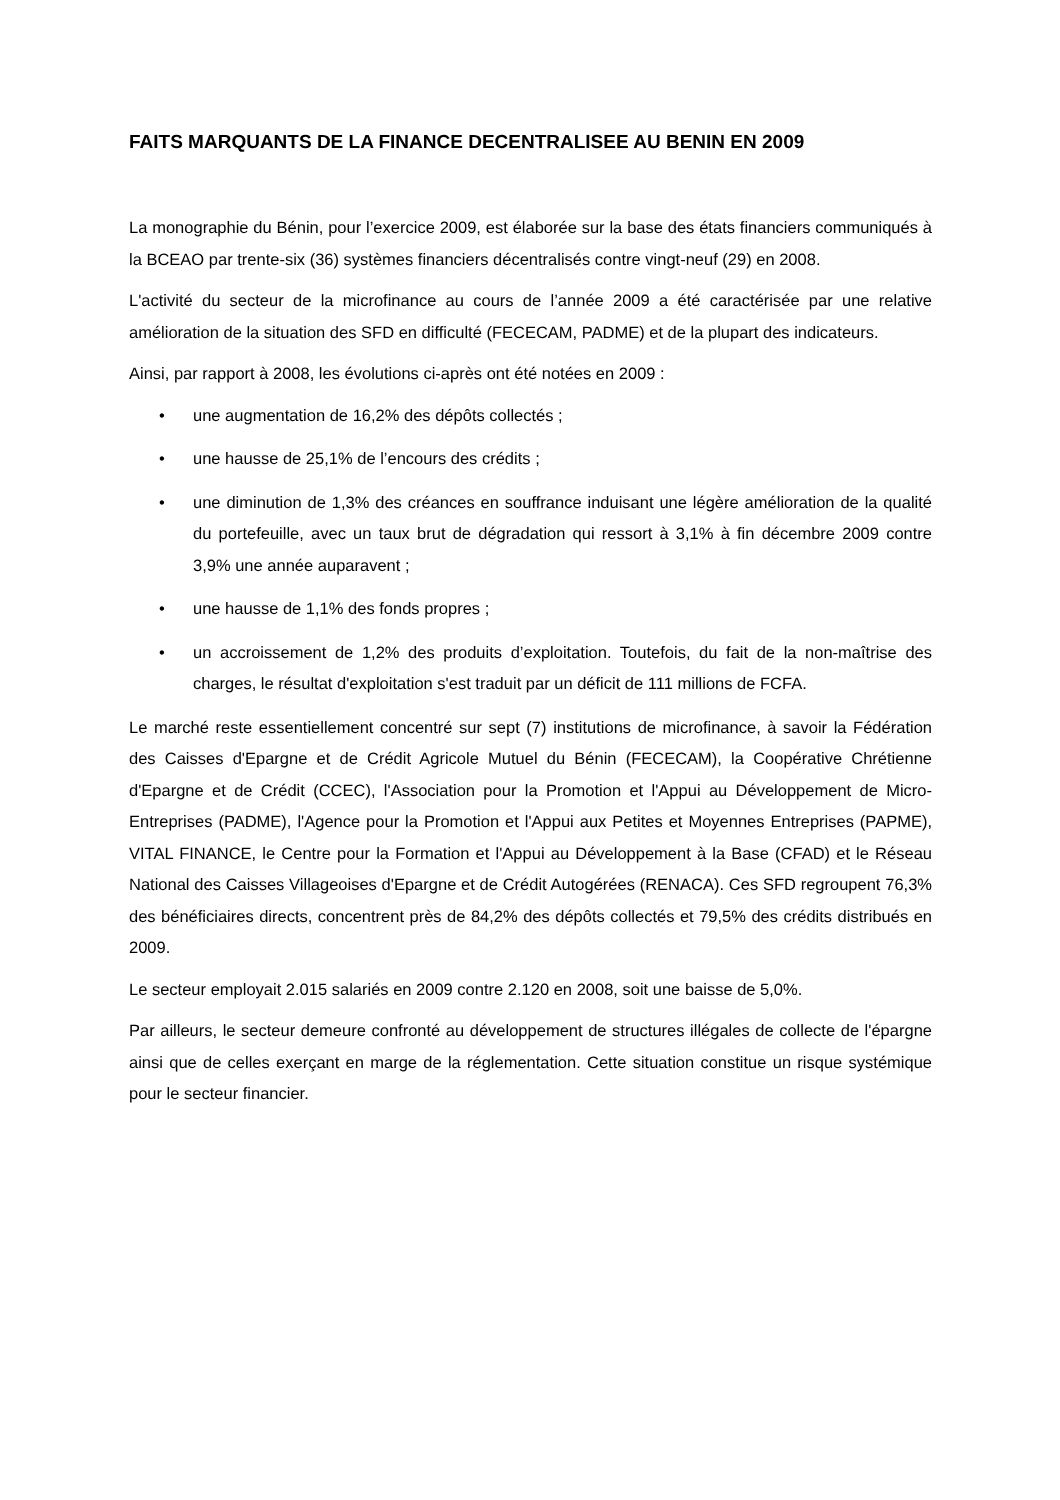FAITS MARQUANTS DE LA FINANCE DECENTRALISEE AU BENIN EN 2009
La monographie du Bénin, pour l’exercice 2009, est élaborée sur la base des états financiers communiqués à la BCEAO par trente-six (36) systèmes financiers décentralisés contre vingt-neuf (29) en 2008.
L'activité du secteur de la microfinance au cours de l’année 2009 a été caractérisée par une relative amélioration de la situation des SFD en difficulté (FECECAM, PADME) et de la plupart des indicateurs.
Ainsi, par rapport à 2008, les évolutions ci-après ont été notées en 2009 :
• une augmentation de 16,2% des dépôts collectés ;
• une hausse de 25,1% de l’encours des crédits ;
• une diminution de 1,3% des créances en souffrance induisant une légère amélioration de la qualité du portefeuille, avec un taux brut de dégradation qui ressort à 3,1% à fin décembre 2009 contre 3,9% une année auparavent ;
• une hausse de 1,1% des fonds propres ;
• un accroissement de 1,2% des produits d’exploitation. Toutefois, du fait de la non-maîtrise des charges, le résultat d'exploitation s'est traduit par un déficit de 111 millions de FCFA.
Le marché reste essentiellement concentré sur sept (7) institutions de microfinance, à savoir la Fédération des Caisses d'Epargne et de Crédit Agricole Mutuel du Bénin (FECECAM), la Coopérative Chrétienne d'Epargne et de Crédit (CCEC), l'Association pour la Promotion et l'Appui au Développement de Micro-Entreprises (PADME), l'Agence pour la Promotion et l'Appui aux Petites et Moyennes Entreprises (PAPME), VITAL FINANCE, le Centre pour la Formation et l'Appui au Développement à la Base (CFAD) et le Réseau National des Caisses Villageoises d'Epargne et de Crédit Autogérées (RENACA). Ces SFD regroupent 76,3% des bénéficiaires directs, concentrent près de 84,2% des dépôts collectés et 79,5% des crédits distribués en 2009.
Le secteur employait 2.015 salariés en 2009 contre 2.120 en 2008, soit une baisse de 5,0%.
Par ailleurs, le secteur demeure confronté au développement de structures illégales de collecte de l'épargne ainsi que de celles exerçant en marge de la réglementation. Cette situation constitue un risque systémique pour le secteur financier.